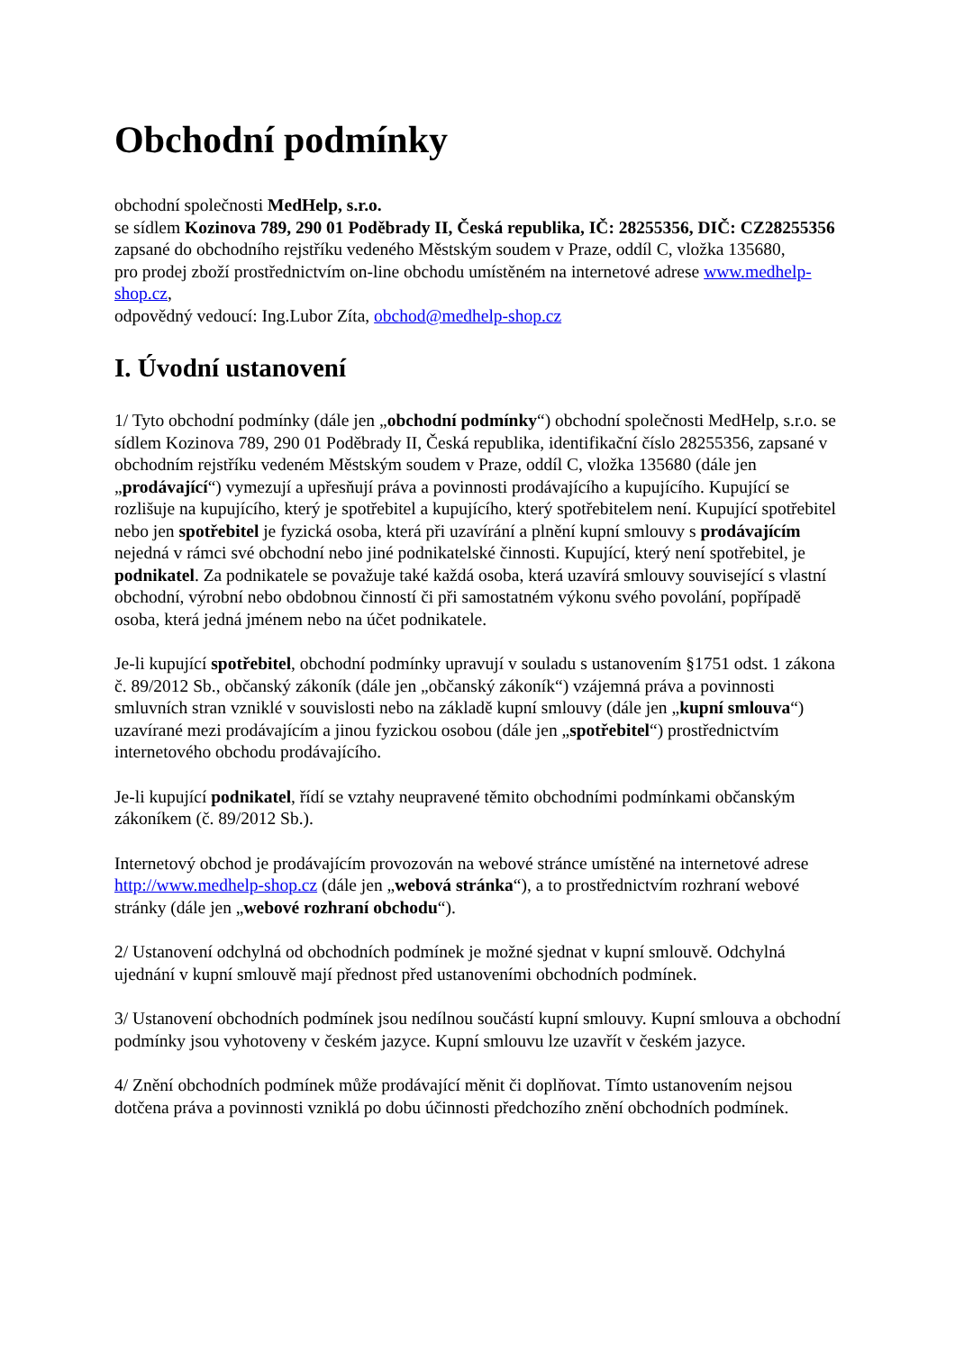Obchodní podmínky
obchodní společnosti MedHelp, s.r.o.
se sídlem Kozinova 789, 290 01 Poděbrady II, Česká republika, IČ: 28255356, DIČ: CZ28255356
zapsané do obchodního rejstříku vedeného Městským soudem v Praze, oddíl C, vložka 135680,
pro prodej zboží prostřednictvím on-line obchodu umístěném na internetové adrese www.medhelp-shop.cz,
odpovědný vedoucí: Ing.Lubor Zíta, obchod@medhelp-shop.cz
I. Úvodní ustanovení
1/ Tyto obchodní podmínky (dále jen „obchodní podmínky“) obchodní společnosti MedHelp, s.r.o. se sídlem Kozinova 789, 290 01 Poděbrady II, Česká republika, identifikační číslo 28255356, zapsané v obchodním rejstříku vedeném Městským soudem v Praze, oddíl C, vložka 135680 (dále jen „prodávající“) vymezují a upřesňují práva a povinnosti prodávajícího a kupujícího. Kupující se rozlišuje na kupujícího, který je spotřebitel a kupujícího, který spotřebitelem není. Kupující spotřebitel nebo jen spotřebitel je fyzická osoba, která při uzavírání a plnění kupní smlouvy s prodávajícím nejedná v rámci své obchodní nebo jiné podnikatelské činnosti. Kupující, který není spotřebitel, je podnikatel. Za podnikatele se považuje také každá osoba, která uzavírá smlouvy související s vlastní obchodní, výrobní nebo obdobnou činností či při samostatném výkonu svého povolání, popřípadě osoba, která jedná jménem nebo na účet podnikatele.
Je-li kupující spotřebitel, obchodní podmínky upravují v souladu s ustanovením §1751 odst. 1 zákona č. 89/2012 Sb., občanský zákoník (dále jen „občanský zákoník“) vzájemná práva a povinnosti smluvních stran vzniklé v souvislosti nebo na základě kupní smlouvy (dále jen „kupní smlouva“) uzavírané mezi prodávajícím a jinou fyzickou osobou (dále jen „spotřebitel“) prostřednictvím internetového obchodu prodávajícího.
Je-li kupující podnikatel, řídí se vztahy neupravené těmito obchodními podmínkami občanským zákoníkem (č. 89/2012 Sb.).
Internetový obchod je prodávajícím provozován na webové stránce umístěné na internetové adrese http://www.medhelp-shop.cz (dále jen „webová stránka“), a to prostřednictvím rozhraní webové stránky (dále jen „webové rozhraní obchodu“).
2/ Ustanovení odchylná od obchodních podmínek je možné sjednat v kupní smlouvě. Odchylná ujednání v kupní smlouvě mají přednost před ustanoveními obchodních podmínek.
3/ Ustanovení obchodních podmínek jsou nedílnou součástí kupní smlouvy. Kupní smlouva a obchodní podmínky jsou vyhotoveny v českém jazyce. Kupní smlouvu lze uzavřít v českém jazyce.
4/ Znění obchodních podmínek může prodávající měnit či doplňovat. Tímto ustanovením nejsou dotčena práva a povinnosti vzniklá po dobu účinnosti předchozího znění obchodních podmínek.